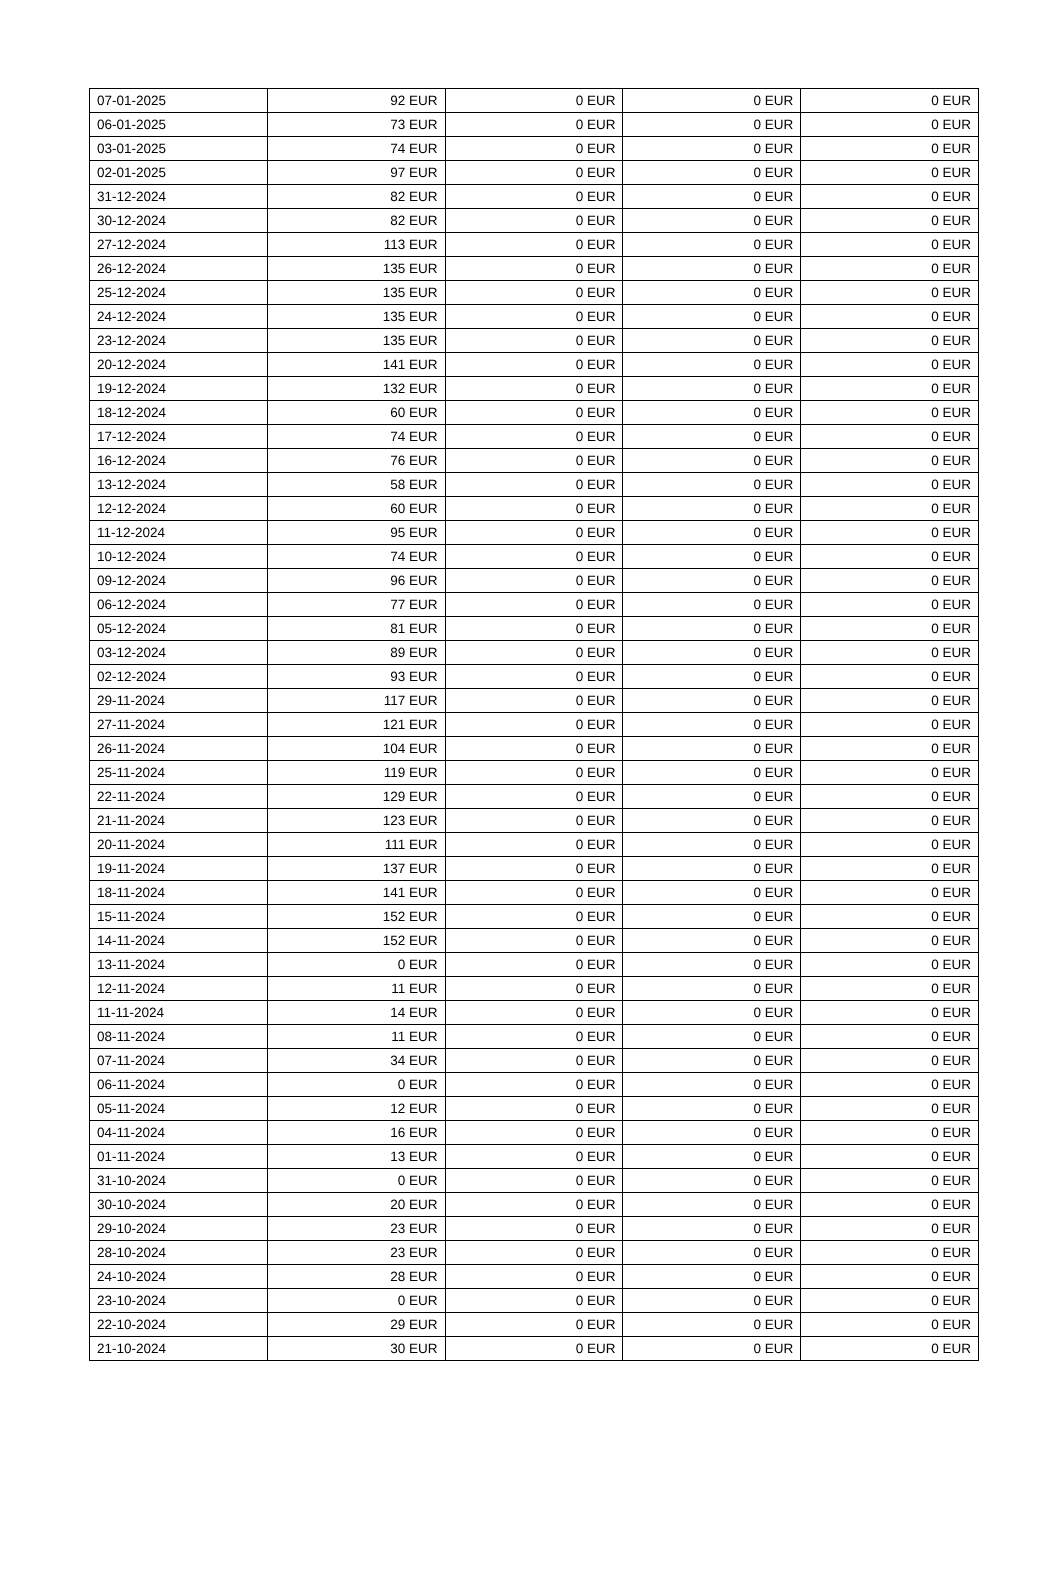| 07-01-2025 | 92 EUR | 0 EUR | 0 EUR | 0 EUR |
| 06-01-2025 | 73 EUR | 0 EUR | 0 EUR | 0 EUR |
| 03-01-2025 | 74 EUR | 0 EUR | 0 EUR | 0 EUR |
| 02-01-2025 | 97 EUR | 0 EUR | 0 EUR | 0 EUR |
| 31-12-2024 | 82 EUR | 0 EUR | 0 EUR | 0 EUR |
| 30-12-2024 | 82 EUR | 0 EUR | 0 EUR | 0 EUR |
| 27-12-2024 | 113 EUR | 0 EUR | 0 EUR | 0 EUR |
| 26-12-2024 | 135 EUR | 0 EUR | 0 EUR | 0 EUR |
| 25-12-2024 | 135 EUR | 0 EUR | 0 EUR | 0 EUR |
| 24-12-2024 | 135 EUR | 0 EUR | 0 EUR | 0 EUR |
| 23-12-2024 | 135 EUR | 0 EUR | 0 EUR | 0 EUR |
| 20-12-2024 | 141 EUR | 0 EUR | 0 EUR | 0 EUR |
| 19-12-2024 | 132 EUR | 0 EUR | 0 EUR | 0 EUR |
| 18-12-2024 | 60 EUR | 0 EUR | 0 EUR | 0 EUR |
| 17-12-2024 | 74 EUR | 0 EUR | 0 EUR | 0 EUR |
| 16-12-2024 | 76 EUR | 0 EUR | 0 EUR | 0 EUR |
| 13-12-2024 | 58 EUR | 0 EUR | 0 EUR | 0 EUR |
| 12-12-2024 | 60 EUR | 0 EUR | 0 EUR | 0 EUR |
| 11-12-2024 | 95 EUR | 0 EUR | 0 EUR | 0 EUR |
| 10-12-2024 | 74 EUR | 0 EUR | 0 EUR | 0 EUR |
| 09-12-2024 | 96 EUR | 0 EUR | 0 EUR | 0 EUR |
| 06-12-2024 | 77 EUR | 0 EUR | 0 EUR | 0 EUR |
| 05-12-2024 | 81 EUR | 0 EUR | 0 EUR | 0 EUR |
| 03-12-2024 | 89 EUR | 0 EUR | 0 EUR | 0 EUR |
| 02-12-2024 | 93 EUR | 0 EUR | 0 EUR | 0 EUR |
| 29-11-2024 | 117 EUR | 0 EUR | 0 EUR | 0 EUR |
| 27-11-2024 | 121 EUR | 0 EUR | 0 EUR | 0 EUR |
| 26-11-2024 | 104 EUR | 0 EUR | 0 EUR | 0 EUR |
| 25-11-2024 | 119 EUR | 0 EUR | 0 EUR | 0 EUR |
| 22-11-2024 | 129 EUR | 0 EUR | 0 EUR | 0 EUR |
| 21-11-2024 | 123 EUR | 0 EUR | 0 EUR | 0 EUR |
| 20-11-2024 | 111 EUR | 0 EUR | 0 EUR | 0 EUR |
| 19-11-2024 | 137 EUR | 0 EUR | 0 EUR | 0 EUR |
| 18-11-2024 | 141 EUR | 0 EUR | 0 EUR | 0 EUR |
| 15-11-2024 | 152 EUR | 0 EUR | 0 EUR | 0 EUR |
| 14-11-2024 | 152 EUR | 0 EUR | 0 EUR | 0 EUR |
| 13-11-2024 | 0 EUR | 0 EUR | 0 EUR | 0 EUR |
| 12-11-2024 | 11 EUR | 0 EUR | 0 EUR | 0 EUR |
| 11-11-2024 | 14 EUR | 0 EUR | 0 EUR | 0 EUR |
| 08-11-2024 | 11 EUR | 0 EUR | 0 EUR | 0 EUR |
| 07-11-2024 | 34 EUR | 0 EUR | 0 EUR | 0 EUR |
| 06-11-2024 | 0 EUR | 0 EUR | 0 EUR | 0 EUR |
| 05-11-2024 | 12 EUR | 0 EUR | 0 EUR | 0 EUR |
| 04-11-2024 | 16 EUR | 0 EUR | 0 EUR | 0 EUR |
| 01-11-2024 | 13 EUR | 0 EUR | 0 EUR | 0 EUR |
| 31-10-2024 | 0 EUR | 0 EUR | 0 EUR | 0 EUR |
| 30-10-2024 | 20 EUR | 0 EUR | 0 EUR | 0 EUR |
| 29-10-2024 | 23 EUR | 0 EUR | 0 EUR | 0 EUR |
| 28-10-2024 | 23 EUR | 0 EUR | 0 EUR | 0 EUR |
| 24-10-2024 | 28 EUR | 0 EUR | 0 EUR | 0 EUR |
| 23-10-2024 | 0 EUR | 0 EUR | 0 EUR | 0 EUR |
| 22-10-2024 | 29 EUR | 0 EUR | 0 EUR | 0 EUR |
| 21-10-2024 | 30 EUR | 0 EUR | 0 EUR | 0 EUR |